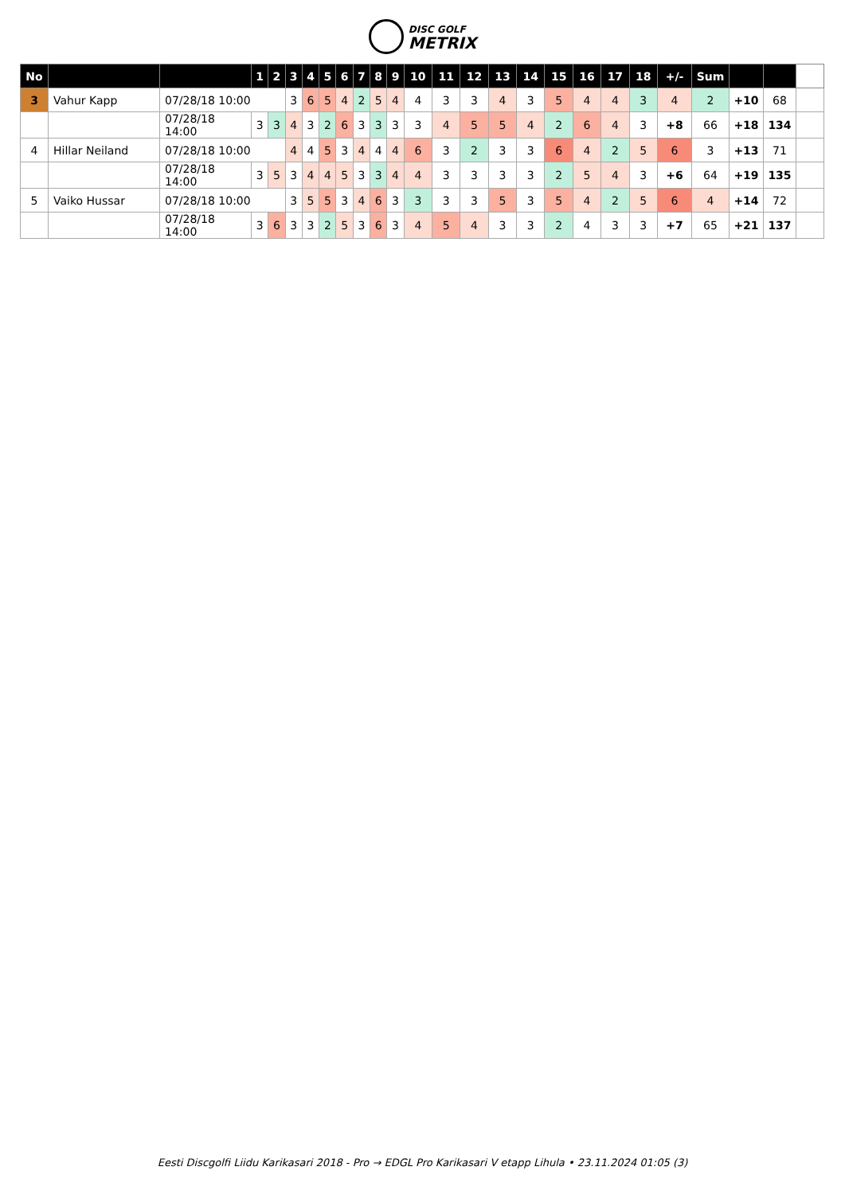DISC GOLF
METRIX
| No | | | 1 | 2 | 3 | 4 | 5 | 6 | 7 | 8 | 9 | 10 | 11 | 12 | 13 | 14 | 15 | 16 | 17 | 18 | +/- | Sum | | | |
| --- | --- | --- | --- | --- | --- | --- | --- | --- | --- | --- | --- | --- | --- | --- | --- | --- | --- | --- | --- | --- | --- | --- | --- | --- | --- |
| 3 | Vahur Kapp | 07/28/18 10:00 | | | 3 | 6 | 5 | 4 | 2 | 5 | 4 | 4 | 3 | 3 | 4 | 3 | 5 | 4 | 4 | 3 | 4 | 2 | +10 | 68 | |
| | | 07/28/18 14:00 | 3 | 3 | 4 | 3 | 2 | 6 | 3 | 3 | 3 | 3 | 4 | 5 | 5 | 4 | 2 | 6 | 4 | 3 | +8 | 66 | +18 | 134 | |
| 4 | Hillar Neiland | 07/28/18 10:00 | | | 4 | 4 | 5 | 3 | 4 | 4 | 4 | 6 | 3 | 2 | 3 | 3 | 6 | 4 | 2 | 5 | 6 | 3 | +13 | 71 | |
| | | 07/28/18 14:00 | 3 | 5 | 3 | 4 | 4 | 5 | 3 | 3 | 4 | 4 | 3 | 3 | 3 | 3 | 2 | 5 | 4 | 3 | +6 | 64 | +19 | 135 | |
| 5 | Vaiko Hussar | 07/28/18 10:00 | | | 3 | 5 | 5 | 3 | 4 | 6 | 3 | 3 | 3 | 3 | 5 | 3 | 5 | 4 | 2 | 5 | 6 | 4 | +14 | 72 | |
| | | 07/28/18 14:00 | 3 | 6 | 3 | 3 | 2 | 5 | 3 | 6 | 3 | 4 | 5 | 4 | 3 | 3 | 2 | 4 | 3 | 3 | +7 | 65 | +21 | 137 | |
Eesti Discgolfi Liidu Karikasari 2018 - Pro → EDGL Pro Karikasari V etapp Lihula • 23.11.2024 01:05 (3)